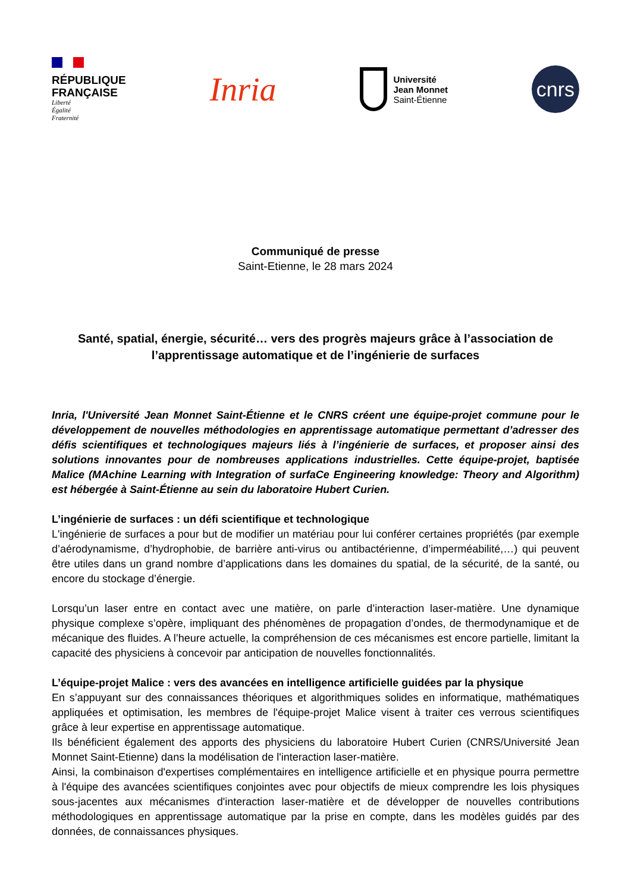RÉPUBLIQUE
FRANÇAISE
Liberté
Égalité
Fraternité
Inria
Université
Jean Monnet
Saint-Étienne
cnrs
Communiqué de presse
Saint-Etienne, le 28 mars 2024
Santé, spatial, énergie, sécurité… vers des progrès majeurs grâce à l’association de l’apprentissage automatique et de l’ingénierie de surfaces
Inria, l'Université Jean Monnet Saint-Étienne et le CNRS créent une équipe-projet commune pour le développement de nouvelles méthodologies en apprentissage automatique permettant d’adresser des défis scientifiques et technologiques majeurs liés à l’ingénierie de surfaces, et proposer ainsi des solutions innovantes pour de nombreuses applications industrielles. Cette équipe-projet, baptisée Malice (MAchine Learning with Integration of surfaCe Engineering knowledge: Theory and Algorithm) est hébergée à Saint-Étienne au sein du laboratoire Hubert Curien.
L’ingénierie de surfaces : un défi scientifique et technologique
L'ingénierie de surfaces a pour but de modifier un matériau pour lui conférer certaines propriétés (par exemple d’aérodynamisme, d’hydrophobie, de barrière anti-virus ou antibactérienne, d’imperméabilité,…) qui peuvent être utiles dans un grand nombre d’applications dans les domaines du spatial, de la sécurité, de la santé, ou encore du stockage d’énergie.
Lorsqu’un laser entre en contact avec une matière, on parle d’interaction laser-matière. Une dynamique physique complexe s’opère, impliquant des phénomènes de propagation d’ondes, de thermodynamique et de mécanique des fluides. A l’heure actuelle, la compréhension de ces mécanismes est encore partielle, limitant la capacité des physiciens à concevoir par anticipation de nouvelles fonctionnalités.
L’équipe-projet Malice : vers des avancées en intelligence artificielle guidées par la physique
En s’appuyant sur des connaissances théoriques et algorithmiques solides en informatique, mathématiques appliquées et optimisation, les membres de l'équipe-projet Malice visent à traiter ces verrous scientifiques grâce à leur expertise en apprentissage automatique.
Ils bénéficient également des apports des physiciens du laboratoire Hubert Curien (CNRS/Université Jean Monnet Saint-Etienne) dans la modélisation de l'interaction laser-matière.
Ainsi, la combinaison d'expertises complémentaires en intelligence artificielle et en physique pourra permettre à l'équipe des avancées scientifiques conjointes avec pour objectifs de mieux comprendre les lois physiques sous-jacentes aux mécanismes d'interaction laser-matière et de développer de nouvelles contributions méthodologiques en apprentissage automatique par la prise en compte, dans les modèles guidés par des données, de connaissances physiques.